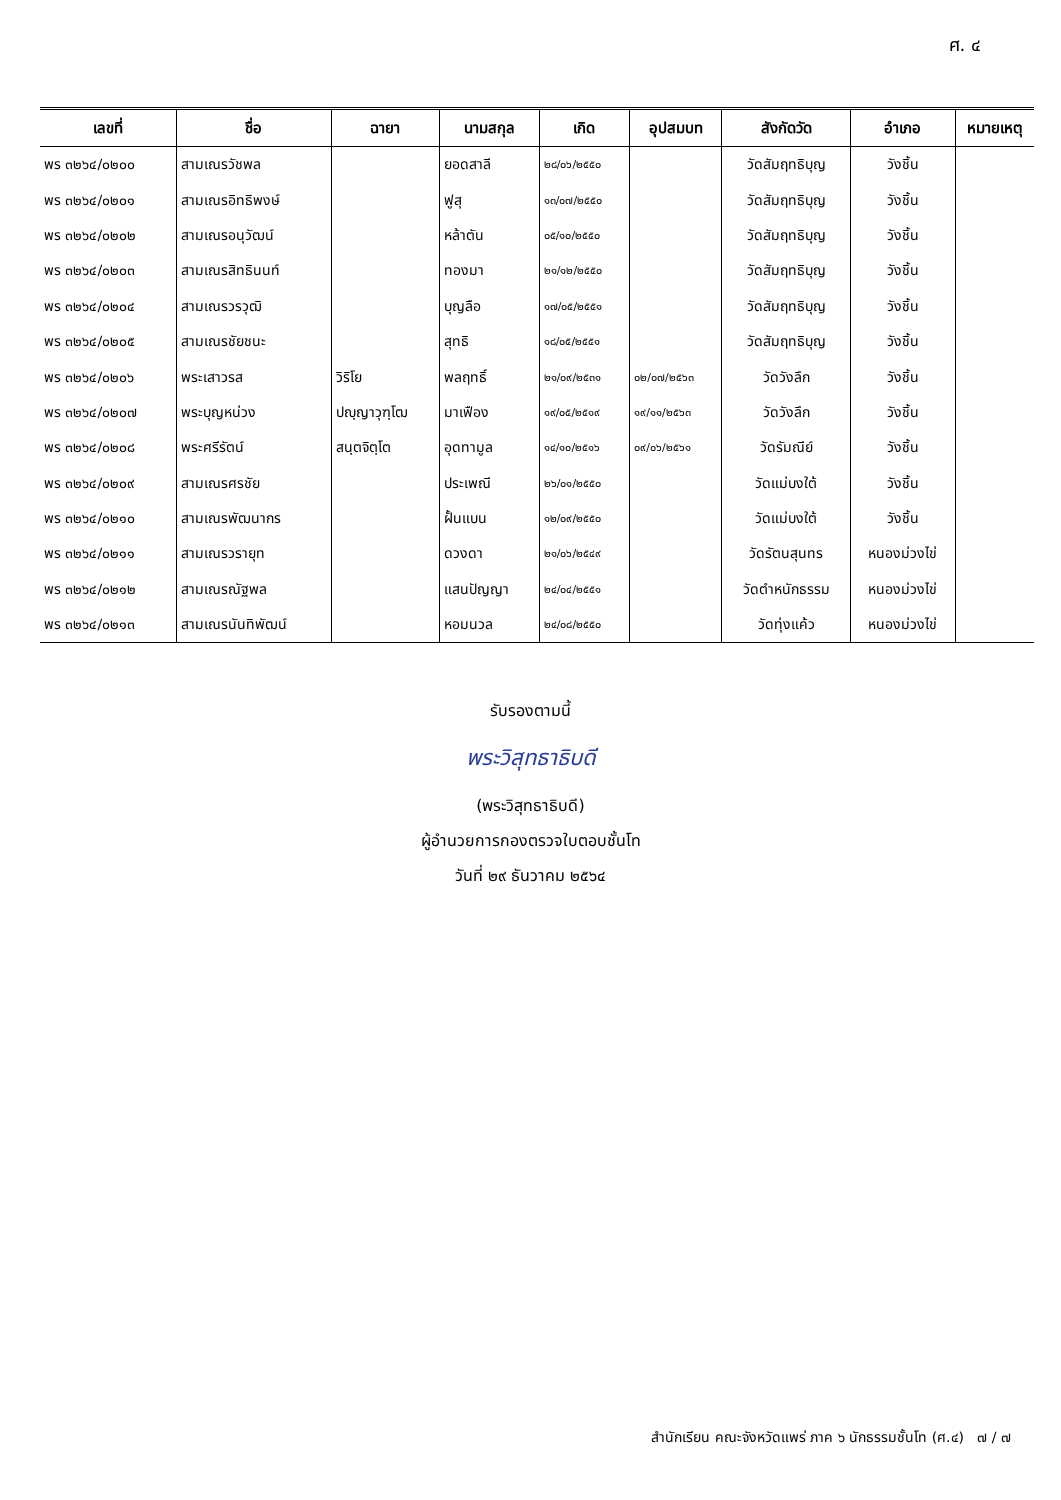ศ. ๔
| เลขที่ | ชื่อ | ฉายา | นามสกุล | เกิด | อุปสมบท | สังกัดวัด | อำเภอ | หมายเหตุ |
| --- | --- | --- | --- | --- | --- | --- | --- | --- |
| พร ๓๒๖๔/๐๒๐๐ | สามเณรวัชพล | | ยอดสาลี | ๒๘/๐๖/๒๕๕๐ | | วัดสัมฤทธิบุญ | วังชิ้น | |
| พร ๓๒๖๔/๐๒๐๑ | สามเณรอิทธิพงษ์ | | ฟูสุ | ๑๓/๐๗/๒๕๕๐ | | วัดสัมฤทธิบุญ | วังชิ้น | |
| พร ๓๒๖๔/๐๒๐๒ | สามเณรอนุวัฒน์ | | หล้าตัน | ๐๕/๑๐/๒๕๕๐ | | วัดสัมฤทธิบุญ | วังชิ้น | |
| พร ๓๒๖๔/๐๒๐๓ | สามเณรสิทธินนท์ | | ทองมา | ๒๑/๑๒/๒๕๕๐ | | วัดสัมฤทธิบุญ | วังชิ้น | |
| พร ๓๒๖๔/๐๒๐๔ | สามเณรวรวุฒิ | | บุญลือ | ๑๗/๐๕/๒๕๕๑ | | วัดสัมฤทธิบุญ | วังชิ้น | |
| พร ๓๒๖๔/๐๒๐๕ | สามเณรชัยชนะ | | สุทธิ | ๑๘/๐๕/๒๕๕๑ | | วัดสัมฤทธิบุญ | วังชิ้น | |
| พร ๓๒๖๔/๐๒๐๖ | พระเสาวรส | วิริโย | พลฤทธิ์ | ๒๑/๐๙/๒๕๓๑ | ๐๒/๐๗/๒๕๖๓ | วัดวังลึก | วังชิ้น | |
| พร ๓๒๖๔/๐๒๐๗ | พระบุญหน่วง | ปญฺญาวุฑฺโฒ | มาเฟือง | ๑๙/๐๕/๒๕๑๙ | ๑๙/๑๑/๒๕๖๓ | วัดวังลึก | วังชิ้น | |
| พร ๓๒๖๔/๐๒๐๘ | พระศรีรัตน์ | สนฺตจิตฺโต | อุดทามูล | ๑๔/๑๐/๒๕๑๖ | ๐๙/๐๖/๒๕๖๑ | วัดรัมณีย์ | วังชิ้น | |
| พร ๓๒๖๔/๐๒๐๙ | สามเณรศรชัย | | ประเพณี | ๒๖/๐๑/๒๕๕๐ | | วัดแม่บงใต้ | วังชิ้น | |
| พร ๓๒๖๔/๐๒๑๐ | สามเณรพัฒนากร | | ฝั้นแบน | ๑๒/๐๙/๒๕๕๐ | | วัดแม่บงใต้ | วังชิ้น | |
| พร ๓๒๖๔/๐๒๑๑ | สามเณรวรายุท | | ดวงดา | ๒๑/๐๖/๒๕๔๙ | | วัดรัตนสุนทร | หนองม่วงไข่ | |
| พร ๓๒๖๔/๐๒๑๒ | สามเณรณัฐพล | | แสนปัญญา | ๒๔/๐๔/๒๕๕๑ | | วัดตำหนักธรรม | หนองม่วงไข่ | |
| พร ๓๒๖๔/๐๒๑๓ | สามเณรนันทิพัฒน์ | | หอมนวล | ๒๔/๐๘/๒๕๕๐ | | วัดทุ่งแค้ว | หนองม่วงไข่ | |
รับรองตามนี้
พระวิสุทธาธิบดี
(พระวิสุทธาธิบดี)
ผู้อำนวยการกองตรวจใบตอบชั้นโท
วันที่ ๒๙ ธันวาคม ๒๕๖๔
สำนักเรียน คณะจังหวัดแพร่ ภาค ๖ นักธรรมชั้นโท (ศ.๔) ๗ / ๗